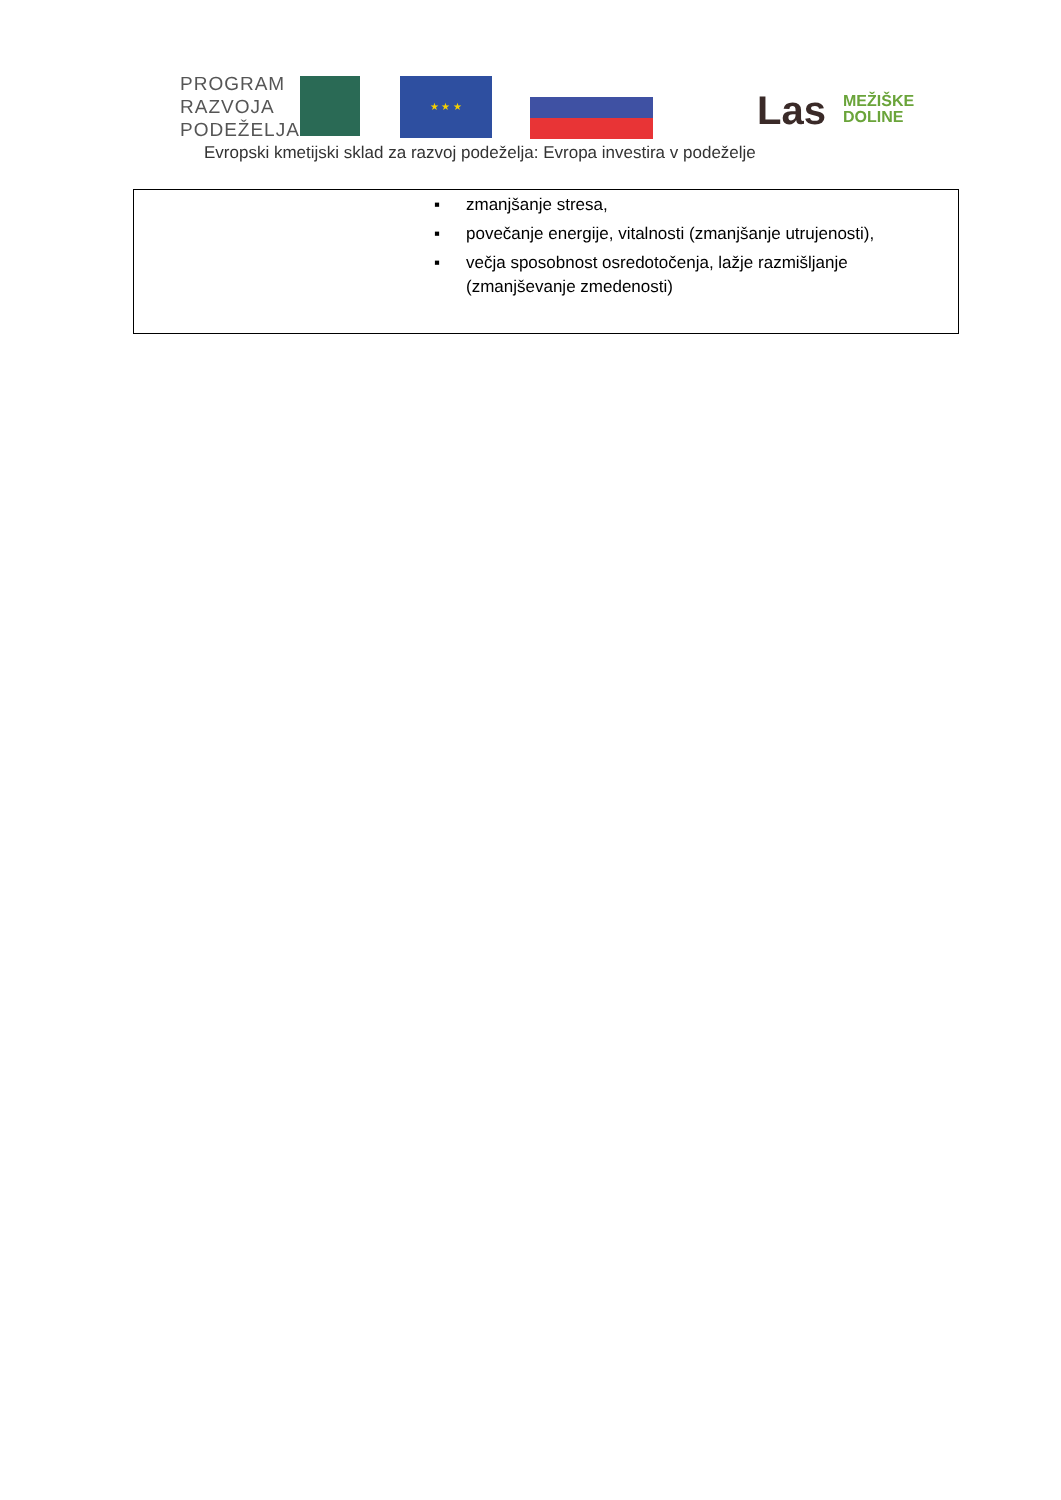PROGRAM
RAZVOJA
PODEŽELJA
★ ★ ★
Evropski kmetijski sklad za razvoj podeželja: Evropa investira v podeželje
Las
MEŽIŠKE
DOLINE
▪ zmanjšanje stresa,
▪ povečanje energije, vitalnosti (zmanjšanje utrujenosti),
▪ večja sposobnost osredotočenja, lažje razmišljanje (zmanjševanje zmedenosti)